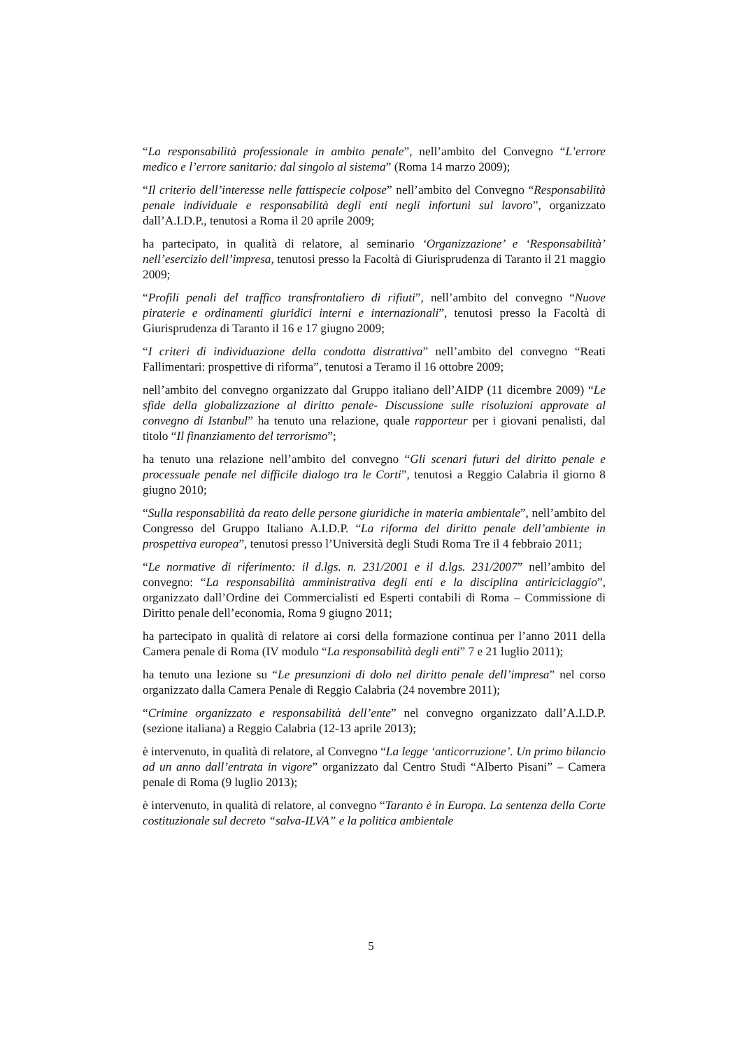“La responsabilità professionale in ambito penale”, nell’ambito del Convegno “L’errore medico e l’errore sanitario: dal singolo al sistema” (Roma 14 marzo 2009);
“Il criterio dell’interesse nelle fattispecie colpose” nell’ambito del Convegno “Responsabilità penale individuale e responsabilità degli enti negli infortuni sul lavoro”, organizzato dall’A.I.D.P., tenutosi a Roma il 20 aprile 2009;
ha partecipato, in qualità di relatore, al seminario ‘Organizzazione’ e ‘Responsabilità’ nell’esercizio dell’impresa, tenutosi presso la Facoltà di Giurisprudenza di Taranto il 21 maggio 2009;
“Profili penali del traffico transfrontaliero di rifiuti”, nell’ambito del convegno “Nuove piraterie e ordinamenti giuridici interni e internazionali”, tenutosi presso la Facoltà di Giurisprudenza di Taranto il 16 e 17 giugno 2009;
“I criteri di individuazione della condotta distrattiva” nell’ambito del convegno “Reati Fallimentari: prospettive di riforma”, tenutosi a Teramo il 16 ottobre 2009;
nell’ambito del convegno organizzato dal Gruppo italiano dell’AIDP (11 dicembre 2009) “Le sfide della globalizzazione al diritto penale- Discussione sulle risoluzioni approvate al convegno di Istanbul” ha tenuto una relazione, quale rapporteur per i giovani penalisti, dal titolo “Il finanziamento del terrorismo”;
ha tenuto una relazione nell’ambito del convegno “Gli scenari futuri del diritto penale e processuale penale nel difficile dialogo tra le Corti”, tenutosi a Reggio Calabria il giorno 8 giugno 2010;
“Sulla responsabilità da reato delle persone giuridiche in materia ambientale”, nell’ambito del Congresso del Gruppo Italiano A.I.D.P. “La riforma del diritto penale dell’ambiente in prospettiva europea”, tenutosi presso l’Università degli Studi Roma Tre il 4 febbraio 2011;
“Le normative di riferimento: il d.lgs. n. 231/2001 e il d.lgs. 231/2007” nell’ambito del convegno: “La responsabilità amministrativa degli enti e la disciplina antiriciclaggio”, organizzato dall’Ordine dei Commercialisti ed Esperti contabili di Roma – Commissione di Diritto penale dell’economia, Roma 9 giugno 2011;
ha partecipato in qualità di relatore ai corsi della formazione continua per l’anno 2011 della Camera penale di Roma (IV modulo “La responsabilità degli enti” 7 e 21 luglio 2011);
ha tenuto una lezione su “Le presunzioni di dolo nel diritto penale dell’impresa” nel corso organizzato dalla Camera Penale di Reggio Calabria (24 novembre 2011);
“Crimine organizzato e responsabilità dell’ente” nel convegno organizzato dall’A.I.D.P. (sezione italiana) a Reggio Calabria (12-13 aprile 2013);
è intervenuto, in qualità di relatore, al Convegno “La legge ‘anticorruzione’. Un primo bilancio ad un anno dall’entrata in vigore” organizzato dal Centro Studi “Alberto Pisani” – Camera penale di Roma (9 luglio 2013);
è intervenuto, in qualità di relatore, al convegno “Taranto è in Europa. La sentenza della Corte costituzionale sul decreto “salva-ILVA” e la politica ambientale
5